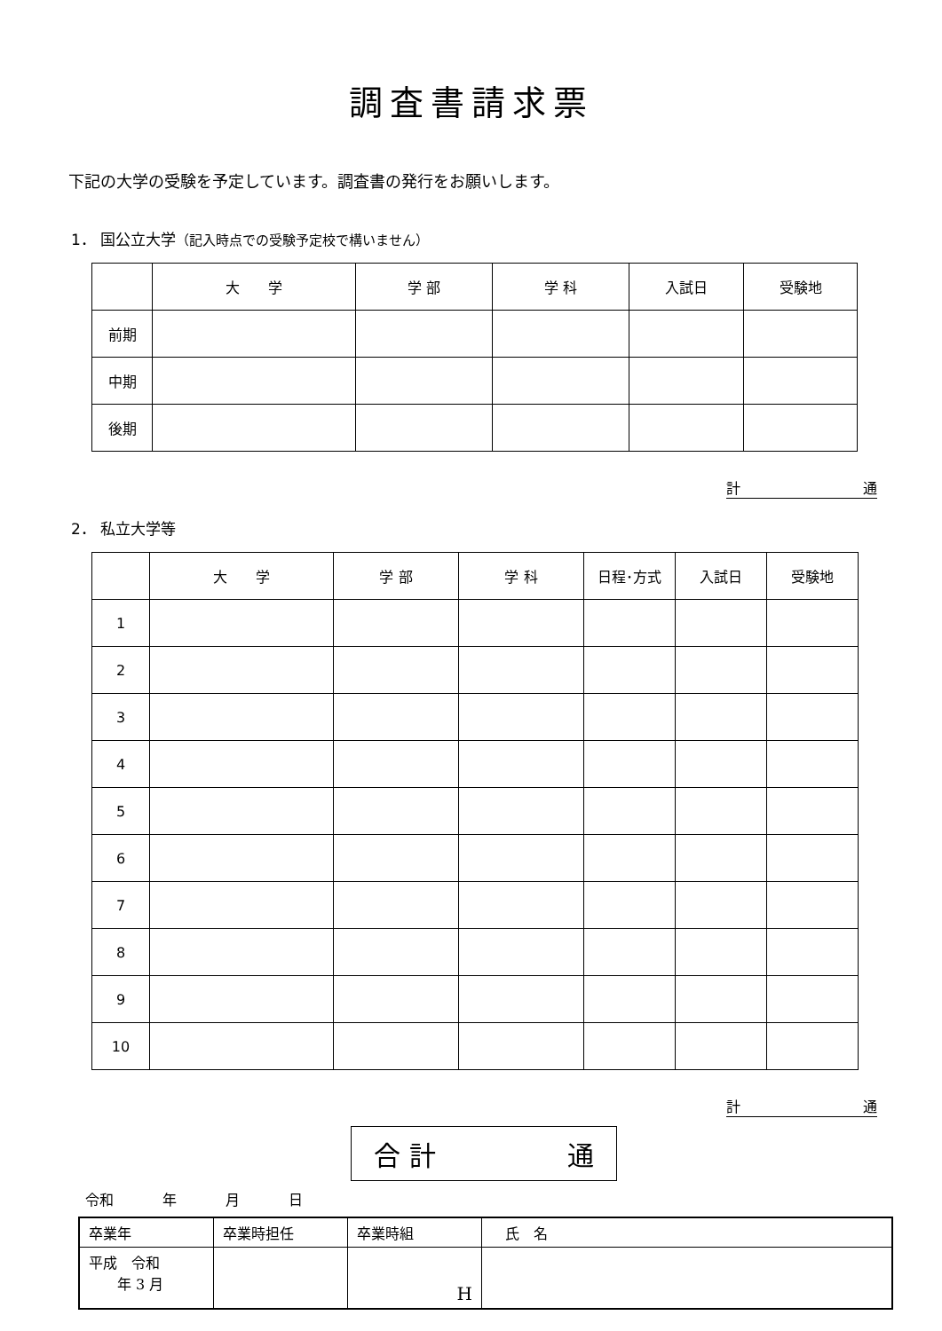調査書請求票
下記の大学の受験を予定しています。調査書の発行をお願いします。
1． 国公立大学（記入時点での受験予定校で構いません）
| | 大 学 | 学 部 | 学 科 | 入試日 | 受験地 |
| --- | --- | --- | --- | --- | --- |
| 前期 | | | | | |
| 中期 | | | | | |
| 後期 | | | | | |
計 通
2． 私立大学等
| | 大 学 | 学 部 | 学 科 | 日程･方式 | 入試日 | 受験地 |
| --- | --- | --- | --- | --- | --- | --- |
| 1 | | | | | | |
| 2 | | | | | | |
| 3 | | | | | | |
| 4 | | | | | | |
| 5 | | | | | | |
| 6 | | | | | | |
| 7 | | | | | | |
| 8 | | | | | | |
| 9 | | | | | | |
| 10 | | | | | | |
計 通
合 計 通
令和 年 月 日
| 卒業年 | 卒業時担任 | 卒業時組 | 氏 名 |
| 平成 令和 年 3 月 | | H | |